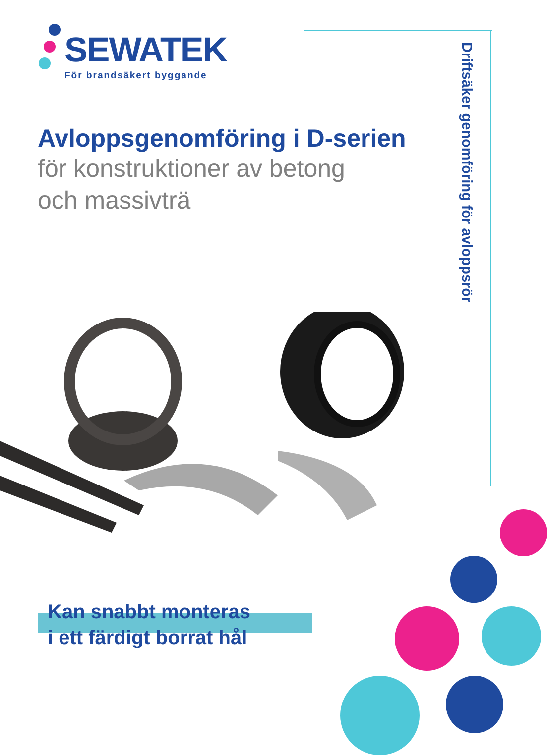SEWATEK
För brandsäkert byggande
Driftsäker genomföring för avloppsrör
Avloppsgenomföring i D-serien
för konstruktioner av betong
och massivträ
Kan snabbt monteras
i ett färdigt borrat hål